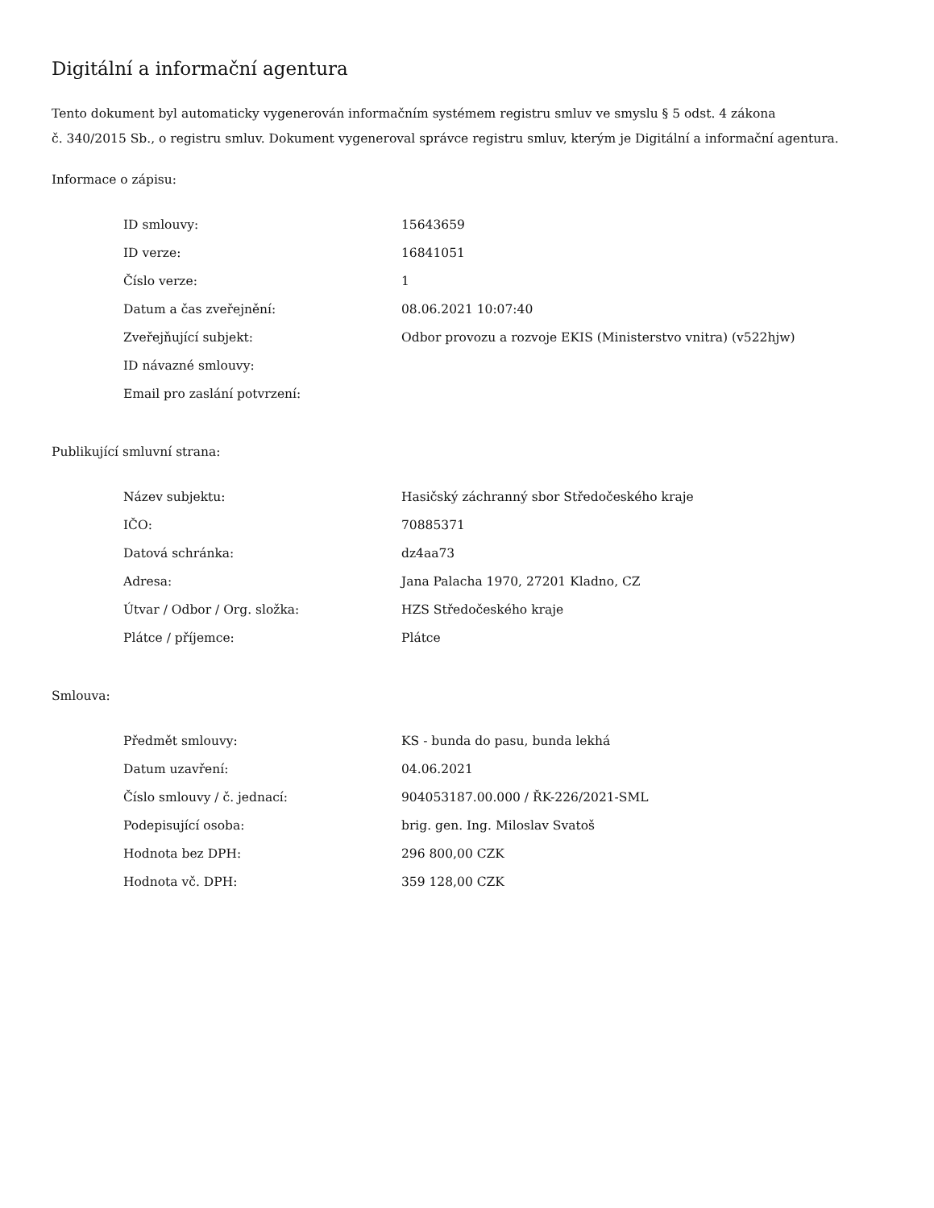Digitální a informační agentura
Tento dokument byl automaticky vygenerován informačním systémem registru smluv ve smyslu § 5 odst. 4 zákona
č. 340/2015 Sb., o registru smluv. Dokument vygeneroval správce registru smluv, kterým je Digitální a informační agentura.
Informace o zápisu:
| ID smlouvy: | 15643659 |
| ID verze: | 16841051 |
| Číslo verze: | 1 |
| Datum a čas zveřejnění: | 08.06.2021 10:07:40 |
| Zveřejňující subjekt: | Odbor provozu a rozvoje EKIS (Ministerstvo vnitra) (v522hjw) |
| ID návazné smlouvy: | |
| Email pro zaslání potvrzení: | |
Publikující smluvní strana:
| Název subjektu: | Hasičský záchranný sbor Středočeského kraje |
| IČO: | 70885371 |
| Datová schránka: | dz4aa73 |
| Adresa: | Jana Palacha 1970, 27201 Kladno, CZ |
| Útvar / Odbor / Org. složka: | HZS Středočeského kraje |
| Plátce / příjemce: | Plátce |
Smlouva:
| Předmět smlouvy: | KS - bunda do pasu, bunda lekhá |
| Datum uzavření: | 04.06.2021 |
| Číslo smlouvy / č. jednací: | 904053187.00.000 / ŘK-226/2021-SML |
| Podepisující osoba: | brig. gen. Ing. Miloslav Svatoš |
| Hodnota bez DPH: | 296 800,00 CZK |
| Hodnota vč. DPH: | 359 128,00 CZK |